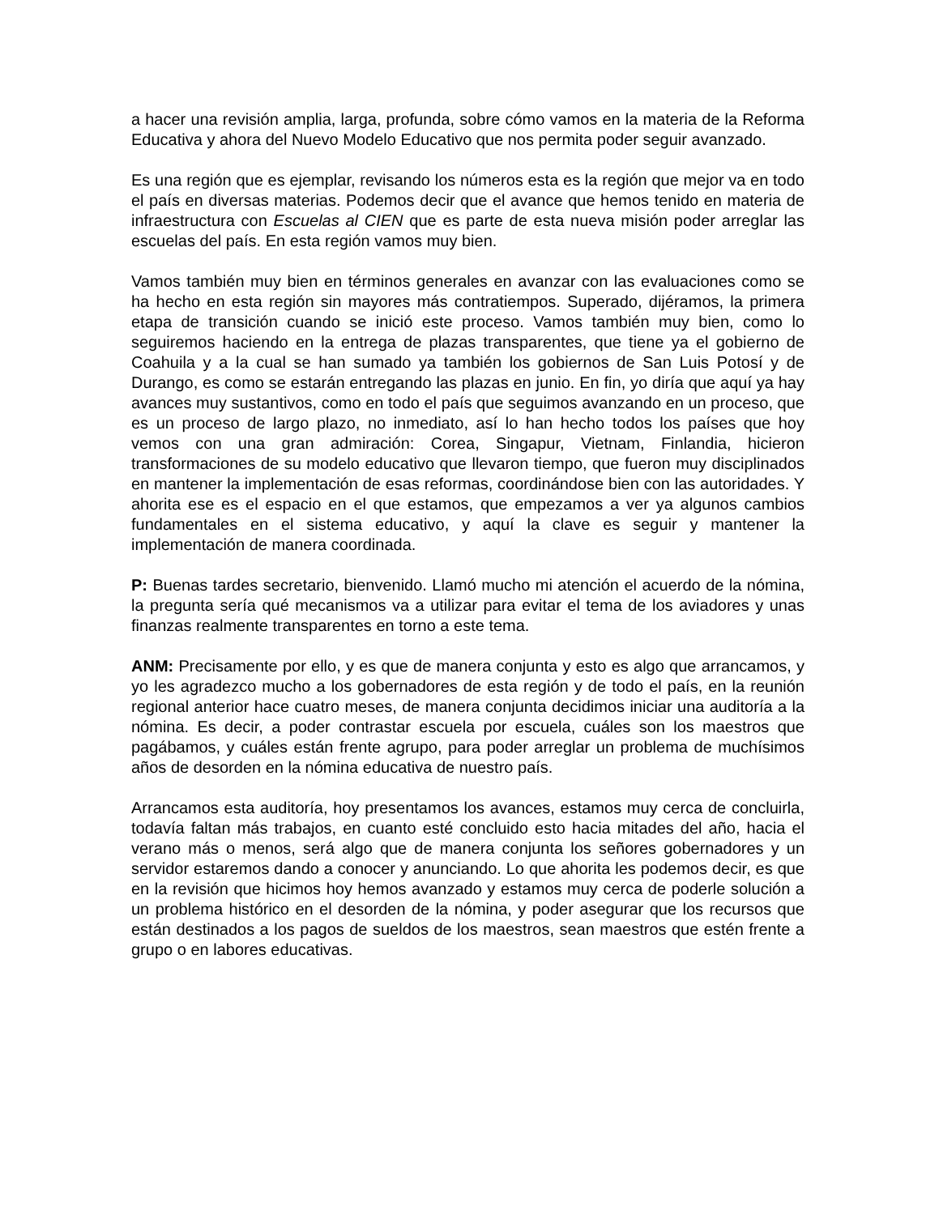a hacer una revisión amplia, larga, profunda, sobre cómo vamos en la materia de la Reforma Educativa y ahora del Nuevo Modelo Educativo que nos permita poder seguir avanzado.
Es una región que es ejemplar, revisando los números esta es la región que mejor va en todo el país en diversas materias. Podemos decir que el avance que hemos tenido en materia de infraestructura con Escuelas al CIEN que es parte de esta nueva misión poder arreglar las escuelas del país. En esta región vamos muy bien.
Vamos también muy bien en términos generales en avanzar con las evaluaciones como se ha hecho en esta región sin mayores más contratiempos. Superado, dijéramos, la primera etapa de transición cuando se inició este proceso. Vamos también muy bien, como lo seguiremos haciendo en la entrega de plazas transparentes, que tiene ya el gobierno de Coahuila y a la cual se han sumado ya también los gobiernos de San Luis Potosí y de Durango, es como se estarán entregando las plazas en junio. En fin, yo diría que aquí ya hay avances muy sustantivos, como en todo el país que seguimos avanzando en un proceso, que es un proceso de largo plazo, no inmediato, así lo han hecho todos los países que hoy vemos con una gran admiración: Corea, Singapur, Vietnam, Finlandia, hicieron transformaciones de su modelo educativo que llevaron tiempo, que fueron muy disciplinados en mantener la implementación de esas reformas, coordinándose bien con las autoridades. Y ahorita ese es el espacio en el que estamos, que empezamos a ver ya algunos cambios fundamentales en el sistema educativo, y aquí la clave es seguir y mantener la implementación de manera coordinada.
P: Buenas tardes secretario, bienvenido. Llamó mucho mi atención el acuerdo de la nómina, la pregunta sería qué mecanismos va a utilizar para evitar el tema de los aviadores y unas finanzas realmente transparentes en torno a este tema.
ANM: Precisamente por ello, y es que de manera conjunta y esto es algo que arrancamos, y yo les agradezco mucho a los gobernadores de esta región y de todo el país, en la reunión regional anterior hace cuatro meses, de manera conjunta decidimos iniciar una auditoría a la nómina. Es decir, a poder contrastar escuela por escuela, cuáles son los maestros que pagábamos, y cuáles están frente agrupo, para poder arreglar un problema de muchísimos años de desorden en la nómina educativa de nuestro país.
Arrancamos esta auditoría, hoy presentamos los avances, estamos muy cerca de concluirla, todavía faltan más trabajos, en cuanto esté concluido esto hacia mitades del año, hacia el verano más o menos, será algo que de manera conjunta los señores gobernadores y un servidor estaremos dando a conocer y anunciando. Lo que ahorita les podemos decir, es que en la revisión que hicimos hoy hemos avanzado y estamos muy cerca de poderle solución a un problema histórico en el desorden de la nómina, y poder asegurar que los recursos que están destinados a los pagos de sueldos de los maestros, sean maestros que estén frente a grupo o en labores educativas.